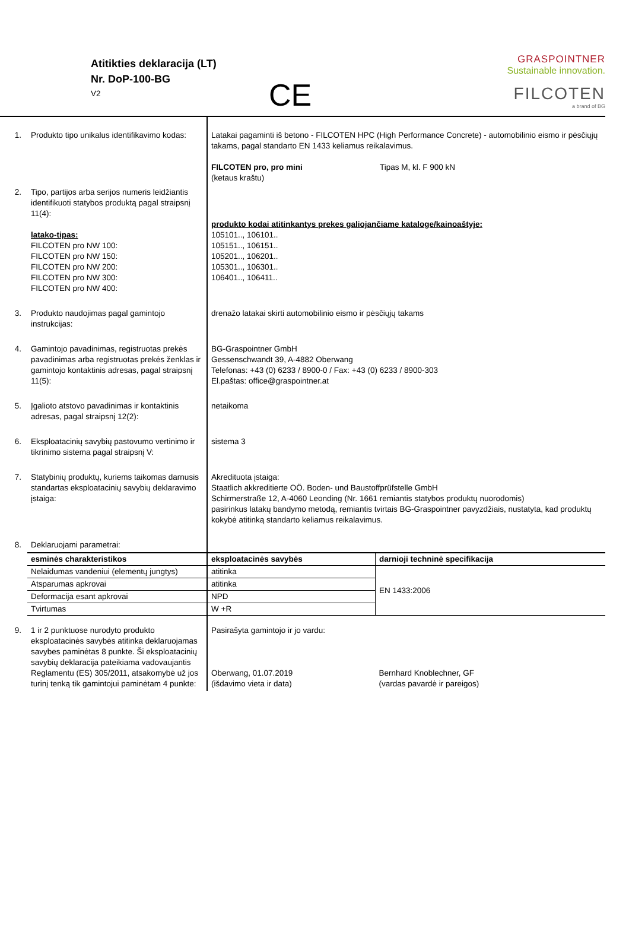Atitikties deklaracija (LT)
Nr. DoP-100-BG
V2
CE
GRASPOINTNER
Sustainable innovation.
FILCOTEN
a brand of BG
| 1. | Produkto tipo unikalus identifikavimo kodas: | Latakai pagaminti iš betono - FILCOTEN HPC (High Performance Concrete) - automobilinio eismo ir pėsčiųjų takams, pagal standarto EN 1433 keliamus reikalavimus. FILCOTEN pro, pro mini (ketaus kraštu) Tipas M, kl. F 900 kN | |
| 2. | Tipo, partijos arba serijos numeris leidžiantis identifikuoti statybos produktą pagal straipsnį 11(4): latako-tipas: FILCOTEN pro NW 100: FILCOTEN pro NW 150: FILCOTEN pro NW 200: FILCOTEN pro NW 300: FILCOTEN pro NW 400: | produkto kodai atitinkantys prekes galiojančiame kataloge/kainoaštyje: 105101.., 106101.. 105151.., 106151.. 105201.., 106201.. 105301.., 106301.. 106401.., 106411.. | |
| 3. | Produkto naudojimas pagal gamintojo instrukcijas: | drenažo latakai skirti automobilinio eismo ir pėsčiųjų takams | |
| 4. | Gamintojo pavadinimas, registruotas prekės pavadinimas arba registruotas prekės ženklas ir gamintojo kontaktinis adresas, pagal straipsnį 11(5): | BG-Graspointner GmbH Gessenschwandt 39, A-4882 Oberwang Telefonas: +43 (0) 6233 / 8900-0 / Fax: +43 (0) 6233 / 8900-303 El.paštas: office@graspointner.at | |
| 5. | Įgalioto atstovo pavadinimas ir kontaktinis adresas, pagal straipsnį 12(2): | netaikoma | |
| 6. | Eksploatacinių savybių pastovumo vertinimo ir tikrinimo sistema pagal straipsnį V: | sistema 3 | |
| 7. | Statybinių produktų, kuriems taikomas darnusis standartas eksploatacinių savybių deklaravimo įstaiga: | Akredituota įstaiga: Staatlich akkreditierte OÖ. Boden- und Baustoffprüfstelle GmbH Schirmerstraße 12, A-4060 Leonding (Nr. 1661 remiantis statybos produktų nuorodomis) pasirinkus latakų bandymo metodą, remiantis tvirtais BG-Graspointner pavyzdžiais, nustatyta, kad produktų kokybė atitinką standarto keliamus reikalavimus. | |
| 8. | Deklaruojami parametrai: | | |
| | esminės charakteristikos | eksploatacinės savybės | darnioji techninė specifikacija |
| | Nelaidumas vandeniui (elementų jungtys) | atitinka | EN 1433:2006 |
| | Atsparumas apkrovai | atitinka | |
| | Deformacija esant apkrovai | NPD | |
| | Tvirtumas | W +R | |
| 9. | 1 ir 2 punktuose nurodyto produkto eksploatacinės savybės atitinka deklaruojamas savybes paminėtas 8 punkte. Ši eksploatacinių savybių deklaracija pateikiama vadovaujantis Reglamentu (ES) 305/2011, atsakomybė už jos turinį tenką tik gamintojui paminėtam 4 punkte: | Pasirašyta gamintojo ir jo vardu: Oberwang, 01.07.2019 (išdavimo vieta ir data) | Bernhard Knoblechner, GF (vardas pavardė ir pareigos) |